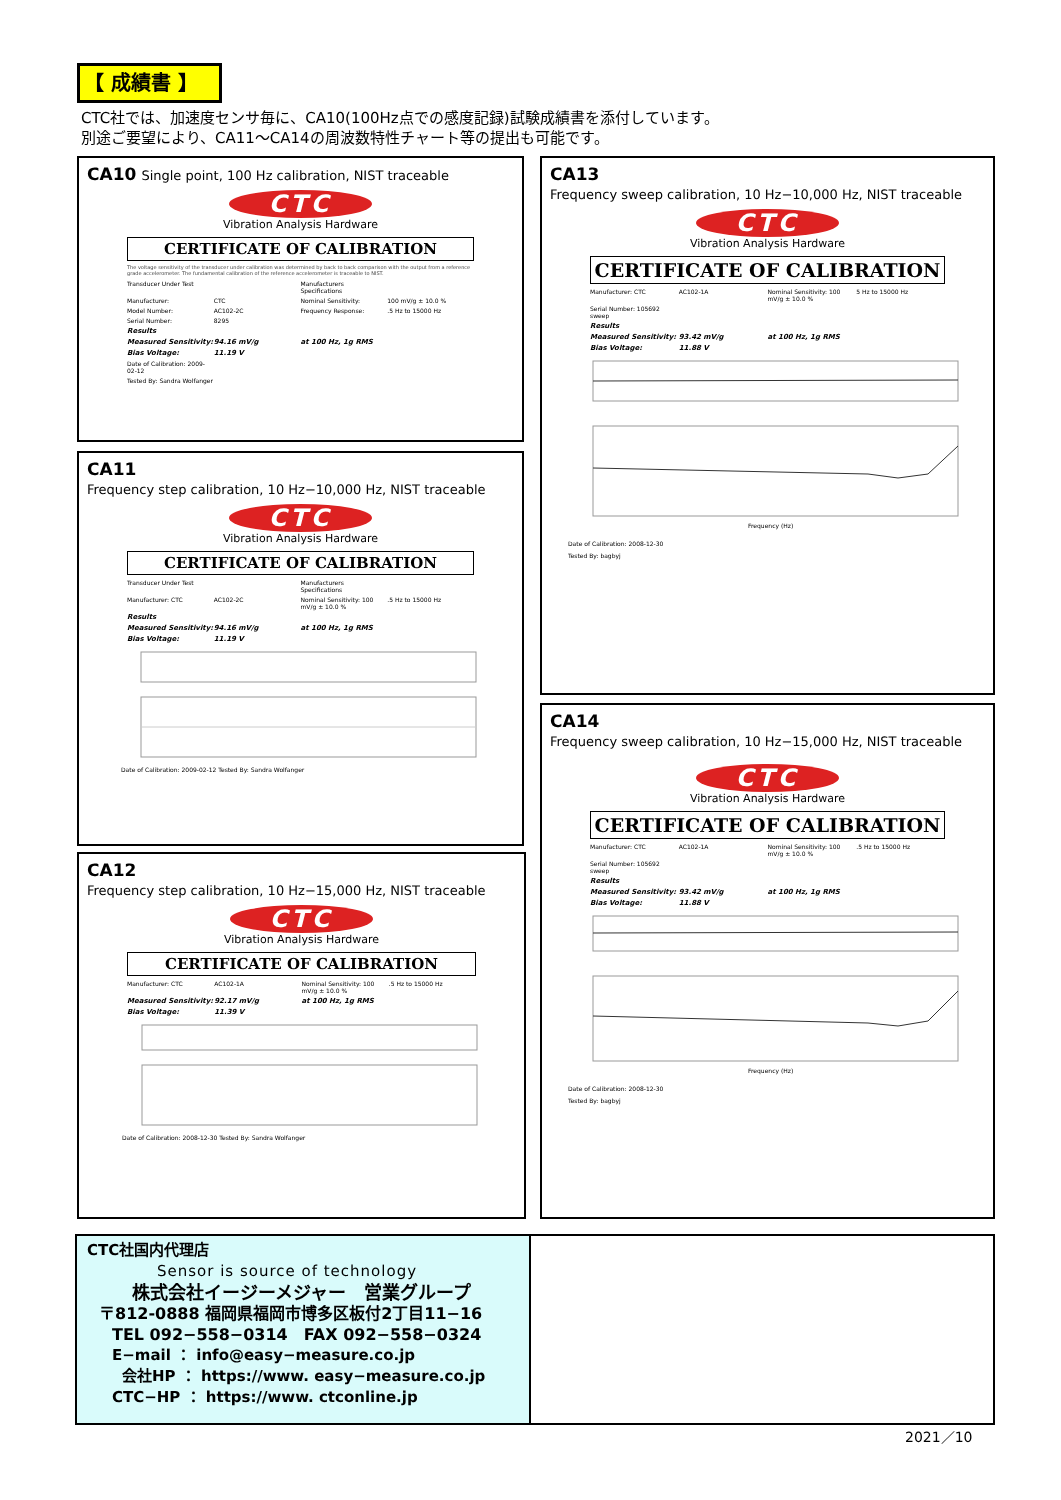【 成績書 】
CTC社では、加速度センサ毎に、CA10(100Hz点での感度記録)試験成績書を添付しています。
別途ご要望により、CA11～CA14の周波数特性チャート等の提出も可能です。
CA10
Single point, 100 Hz calibration, NIST traceable
CTC
Vibration Analysis Hardware
CERTIFICATE OF CALIBRATION
The voltage sensitivity of the transducer under calibration was determined by back to back comparison with the output from a reference grade accelerometer. The fundamental calibration of the reference accelerometer is traceable to NIST.
Transducer Under Test Manufacturers Specifications Manufacturer: CTC Nominal Sensitivity: 100 mV/g ± 10.0 % Model Number: AC102-2C Frequency Response:.5 Hz to 15000 Hz Serial Number: 8295 Results Measured Sensitivity: 94.16 mV/g at 100 Hz, 1g RMS Bias Voltage: 11.19 V Date of Calibration: 2009-02-12 Tested By: Sandra Wolfanger
CA11
Frequency step calibration, 10 Hz−10,000 Hz, NIST traceable
CTC
Vibration Analysis Hardware
CERTIFICATE OF CALIBRATION
Transducer Under Test Manufacturers Specifications Manufacturer: CTC AC102-2C Nominal Sensitivity: 100 mV/g ± 10.0 %.5 Hz to 15000 Hz Results Measured Sensitivity: 94.16 mV/g at 100 Hz, 1g RMS Bias Voltage: 11.19 V
Date of Calibration: 2009-02-12 Tested By: Sandra Wolfanger
CA12
Frequency step calibration, 10 Hz−15,000 Hz, NIST traceable
CTC
Vibration Analysis Hardware
CERTIFICATE OF CALIBRATION
Manufacturer: CTC AC102-1A Nominal Sensitivity: 100 mV/g ± 10.0 %.5 Hz to 15000 Hz Measured Sensitivity: 92.17 mV/g at 100 Hz, 1g RMS Bias Voltage: 11.39 V
Date of Calibration: 2008-12-30 Tested By: Sandra Wolfanger
CA13
Frequency sweep calibration, 10 Hz−10,000 Hz, NIST traceable
CTC
Vibration Analysis Hardware
CERTIFICATE OF CALIBRATION
Manufacturer: CTC AC102-1A Nominal Sensitivity: 100 mV/g ± 10.0 % 5 Hz to 15000 Hz Serial Number: 105692 sweep Results Measured Sensitivity: 93.42 mV/g at 100 Hz, 1g RMS Bias Voltage: 11.88 V
Frequency (Hz)
Date of Calibration: 2008-12-30
Tested By: bagbyj
CA14
Frequency sweep calibration, 10 Hz−15,000 Hz, NIST traceable
CTC
Vibration Analysis Hardware
CERTIFICATE OF CALIBRATION
Manufacturer: CTC AC102-1A Nominal Sensitivity: 100 mV/g ± 10.0 %.5 Hz to 15000 Hz Serial Number: 105692 sweep Results Measured Sensitivity: 93.42 mV/g at 100 Hz, 1g RMS Bias Voltage: 11.88 V
Frequency (Hz)
Date of Calibration: 2008-12-30
Tested By: bagbyj
CTC社国内代理店
Sensor is source of technology
株式会社イージーメジャー　営業グループ
〒812-0888 福岡県福岡市博多区板付2丁目11−16
TEL 092−558−0314　FAX 092−558−0324
E−mail ： info@easy−measure.co.jp
会社HP ： https://www. easy−measure.co.jp
CTC−HP ： https://www. ctconline.jp
2021／10